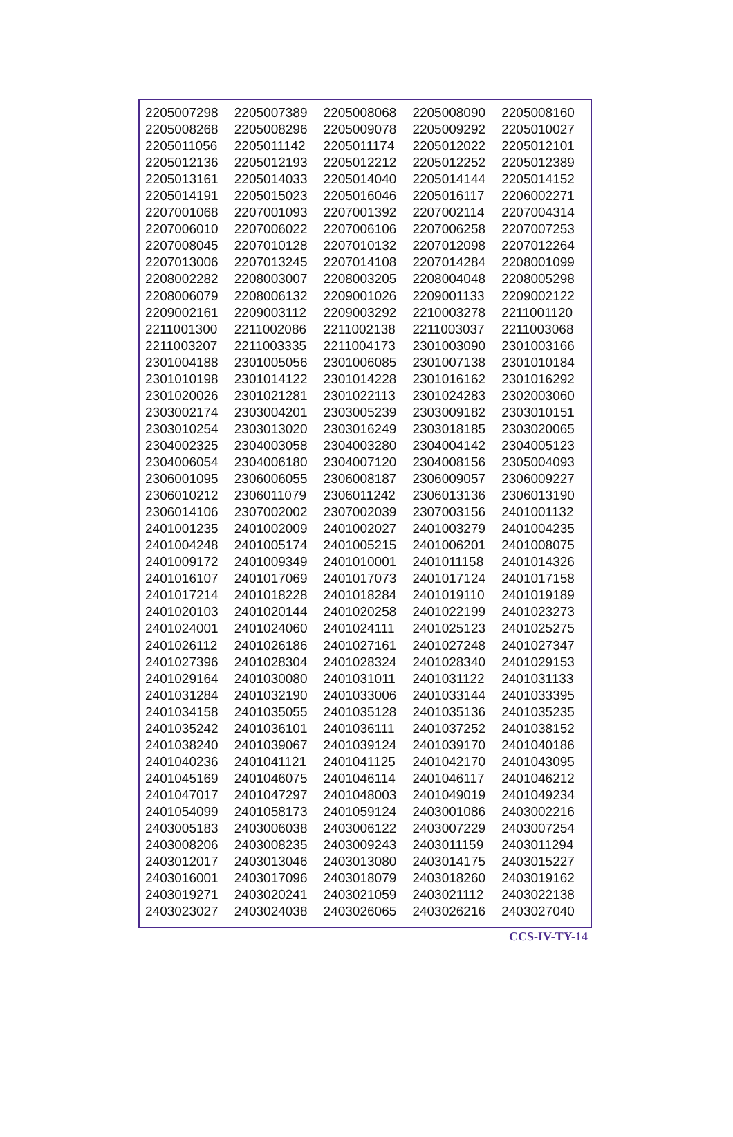| 2205007298 | 2205007389 | 2205008068 | 2205008090 | 2205008160 |
| 2205008268 | 2205008296 | 2205009078 | 2205009292 | 2205010027 |
| 2205011056 | 2205011142 | 2205011174 | 2205012022 | 2205012101 |
| 2205012136 | 2205012193 | 2205012212 | 2205012252 | 2205012389 |
| 2205013161 | 2205014033 | 2205014040 | 2205014144 | 2205014152 |
| 2205014191 | 2205015023 | 2205016046 | 2205016117 | 2206002271 |
| 2207001068 | 2207001093 | 2207001392 | 2207002114 | 2207004314 |
| 2207006010 | 2207006022 | 2207006106 | 2207006258 | 2207007253 |
| 2207008045 | 2207010128 | 2207010132 | 2207012098 | 2207012264 |
| 2207013006 | 2207013245 | 2207014108 | 2207014284 | 2208001099 |
| 2208002282 | 2208003007 | 2208003205 | 2208004048 | 2208005298 |
| 2208006079 | 2208006132 | 2209001026 | 2209001133 | 2209002122 |
| 2209002161 | 2209003112 | 2209003292 | 2210003278 | 2211001120 |
| 2211001300 | 2211002086 | 2211002138 | 2211003037 | 2211003068 |
| 2211003207 | 2211003335 | 2211004173 | 2301003090 | 2301003166 |
| 2301004188 | 2301005056 | 2301006085 | 2301007138 | 2301010184 |
| 2301010198 | 2301014122 | 2301014228 | 2301016162 | 2301016292 |
| 2301020026 | 2301021281 | 2301022113 | 2301024283 | 2302003060 |
| 2303002174 | 2303004201 | 2303005239 | 2303009182 | 2303010151 |
| 2303010254 | 2303013020 | 2303016249 | 2303018185 | 2303020065 |
| 2304002325 | 2304003058 | 2304003280 | 2304004142 | 2304005123 |
| 2304006054 | 2304006180 | 2304007120 | 2304008156 | 2305004093 |
| 2306001095 | 2306006055 | 2306008187 | 2306009057 | 2306009227 |
| 2306010212 | 2306011079 | 2306011242 | 2306013136 | 2306013190 |
| 2306014106 | 2307002002 | 2307002039 | 2307003156 | 2401001132 |
| 2401001235 | 2401002009 | 2401002027 | 2401003279 | 2401004235 |
| 2401004248 | 2401005174 | 2401005215 | 2401006201 | 2401008075 |
| 2401009172 | 2401009349 | 2401010001 | 2401011158 | 2401014326 |
| 2401016107 | 2401017069 | 2401017073 | 2401017124 | 2401017158 |
| 2401017214 | 2401018228 | 2401018284 | 2401019110 | 2401019189 |
| 2401020103 | 2401020144 | 2401020258 | 2401022199 | 2401023273 |
| 2401024001 | 2401024060 | 2401024111 | 2401025123 | 2401025275 |
| 2401026112 | 2401026186 | 2401027161 | 2401027248 | 2401027347 |
| 2401027396 | 2401028304 | 2401028324 | 2401028340 | 2401029153 |
| 2401029164 | 2401030080 | 2401031011 | 2401031122 | 2401031133 |
| 2401031284 | 2401032190 | 2401033006 | 2401033144 | 2401033395 |
| 2401034158 | 2401035055 | 2401035128 | 2401035136 | 2401035235 |
| 2401035242 | 2401036101 | 2401036111 | 2401037252 | 2401038152 |
| 2401038240 | 2401039067 | 2401039124 | 2401039170 | 2401040186 |
| 2401040236 | 2401041121 | 2401041125 | 2401042170 | 2401043095 |
| 2401045169 | 2401046075 | 2401046114 | 2401046117 | 2401046212 |
| 2401047017 | 2401047297 | 2401048003 | 2401049019 | 2401049234 |
| 2401054099 | 2401058173 | 2401059124 | 2403001086 | 2403002216 |
| 2403005183 | 2403006038 | 2403006122 | 2403007229 | 2403007254 |
| 2403008206 | 2403008235 | 2403009243 | 2403011159 | 2403011294 |
| 2403012017 | 2403013046 | 2403013080 | 2403014175 | 2403015227 |
| 2403016001 | 2403017096 | 2403018079 | 2403018260 | 2403019162 |
| 2403019271 | 2403020241 | 2403021059 | 2403021112 | 2403022138 |
| 2403023027 | 2403024038 | 2403026065 | 2403026216 | 2403027040 |
CCS-IV-TY-14